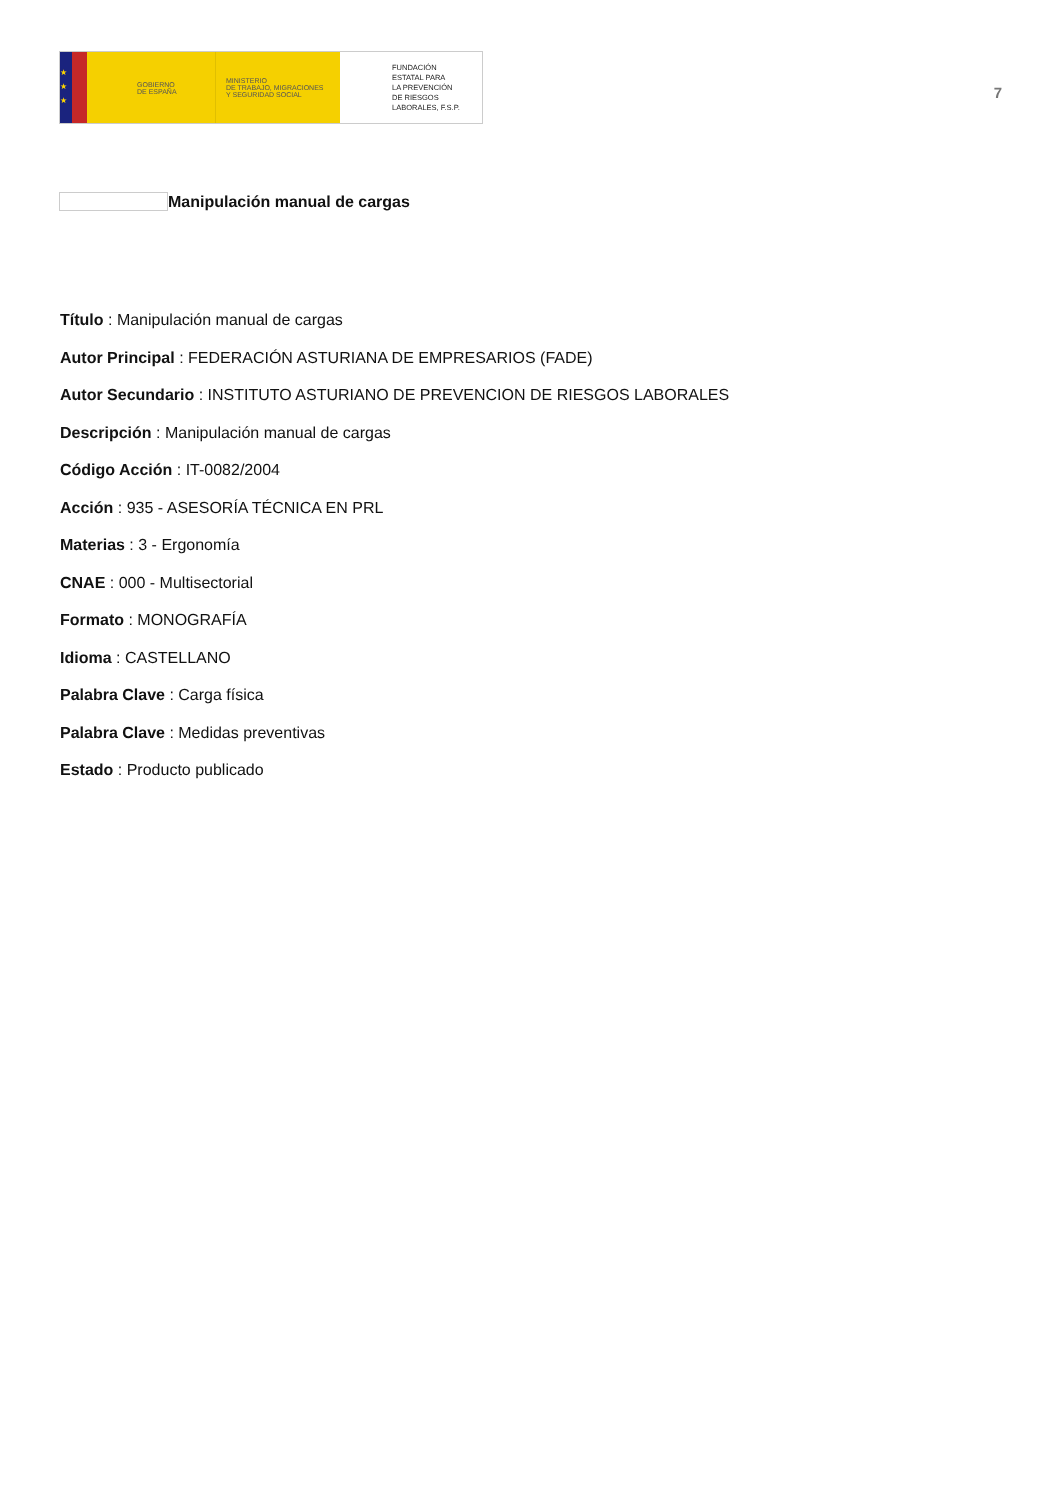★
★
★
GOBIERNO
DE ESPAÑA
MINISTERIO
DE TRABAJO, MIGRACIONES
Y SEGURIDAD SOCIAL
FUNDACIÓN
ESTATAL PARA
LA PREVENCIÓN
DE RIESGOS
LABORALES, F.S.P.
7
Manipulación manual de cargas
Título : Manipulación manual de cargas
Autor Principal : FEDERACIÓN ASTURIANA DE EMPRESARIOS (FADE)
Autor Secundario : INSTITUTO ASTURIANO DE PREVENCION DE RIESGOS LABORALES
Descripción : Manipulación manual de cargas
Código Acción : IT-0082/2004
Acción : 935 - ASESORÍA TÉCNICA EN PRL
Materias : 3 - Ergonomía
CNAE : 000 - Multisectorial
Formato : MONOGRAFÍA
Idioma : CASTELLANO
Palabra Clave : Carga física
Palabra Clave : Medidas preventivas
Estado : Producto publicado